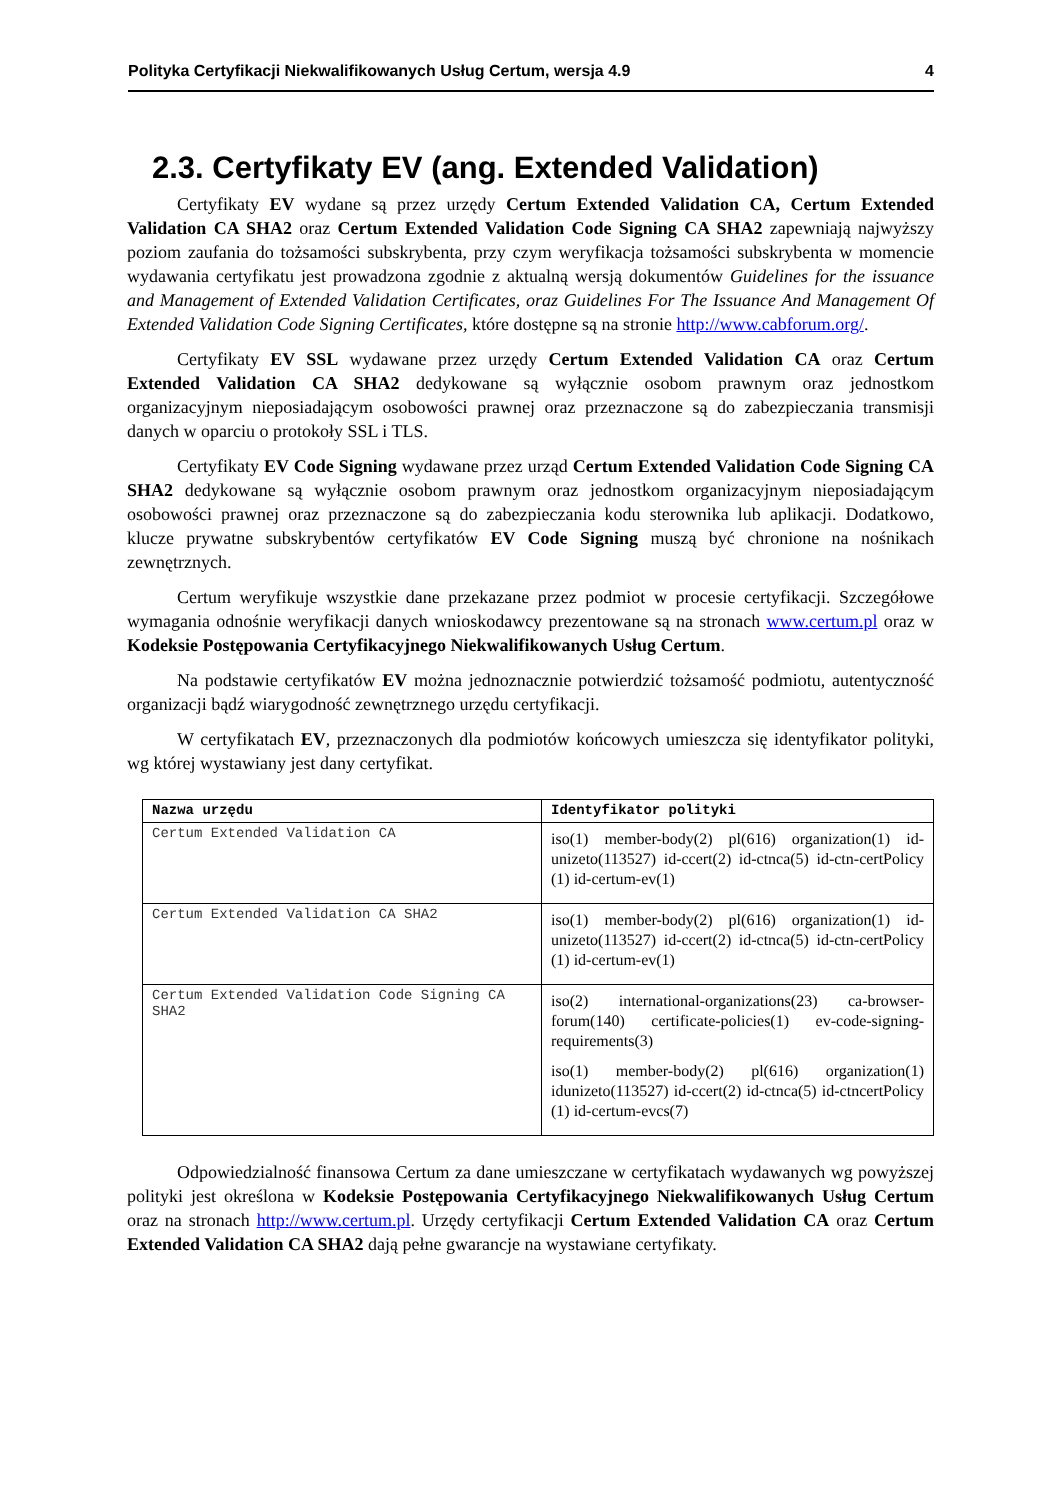Polityka Certyfikacji Niekwalifikowanych Usług Certum, wersja 4.9 4
2.3. Certyfikaty EV (ang. Extended Validation)
Certyfikaty EV wydane są przez urzędy Certum Extended Validation CA, Certum Extended Validation CA SHA2 oraz Certum Extended Validation Code Signing CA SHA2 zapewniają najwyższy poziom zaufania do tożsamości subskrybenta, przy czym weryfikacja tożsamości subskrybenta w momencie wydawania certyfikatu jest prowadzona zgodnie z aktualną wersją dokumentów Guidelines for the issuance and Management of Extended Validation Certificates, oraz Guidelines For The Issuance And Management Of Extended Validation Code Signing Certificates, które dostępne są na stronie http://www.cabforum.org/.
Certyfikaty EV SSL wydawane przez urzędy Certum Extended Validation CA oraz Certum Extended Validation CA SHA2 dedykowane są wyłącznie osobom prawnym oraz jednostkom organizacyjnym nieposiadającym osobowości prawnej oraz przeznaczone są do zabezpieczania transmisji danych w oparciu o protokoły SSL i TLS.
Certyfikaty EV Code Signing wydawane przez urząd Certum Extended Validation Code Signing CA SHA2 dedykowane są wyłącznie osobom prawnym oraz jednostkom organizacyjnym nieposiadającym osobowości prawnej oraz przeznaczone są do zabezpieczania kodu sterownika lub aplikacji. Dodatkowo, klucze prywatne subskrybentów certyfikatów EV Code Signing muszą być chronione na nośnikach zewnętrznych.
Certum weryfikuje wszystkie dane przekazane przez podmiot w procesie certyfikacji. Szczegółowe wymagania odnośnie weryfikacji danych wnioskodawcy prezentowane są na stronach www.certum.pl oraz w Kodeksie Postępowania Certyfikacyjnego Niekwalifikowanych Usług Certum.
Na podstawie certyfikatów EV można jednoznacznie potwierdzić tożsamość podmiotu, autentyczność organizacji bądź wiarygodność zewnętrznego urzędu certyfikacji.
W certyfikatach EV, przeznaczonych dla podmiotów końcowych umieszcza się identyfikator polityki, wg której wystawiany jest dany certyfikat.
| Nazwa urzędu | Identyfikator polityki |
| --- | --- |
| Certum Extended Validation CA | iso(1) member-body(2) pl(616) organization(1) id-unizeto(113527) id-ccert(2) id-ctnca(5) id-ctn-certPolicy (1) id-certum-ev(1) |
| Certum Extended Validation CA SHA2 | iso(1) member-body(2) pl(616) organization(1) id-unizeto(113527) id-ccert(2) id-ctnca(5) id-ctn-certPolicy (1) id-certum-ev(1) |
| Certum Extended Validation Code Signing CA SHA2 | iso(2) international-organizations(23) ca-browser-forum(140) certificate-policies(1) ev-code-signing-requirements(3) iso(1) member-body(2) pl(616) organization(1) idunizeto(113527) id-ccert(2) id-ctnca(5) id-ctncertPolicy (1) id-certum-evcs(7) |
Odpowiedzialność finansowa Certum za dane umieszczane w certyfikatach wydawanych wg powyższej polityki jest określona w Kodeksie Postępowania Certyfikacyjnego Niekwalifikowanych Usług Certum oraz na stronach http://www.certum.pl. Urzędy certyfikacji Certum Extended Validation CA oraz Certum Extended Validation CA SHA2 dają pełne gwarancje na wystawiane certyfikaty.